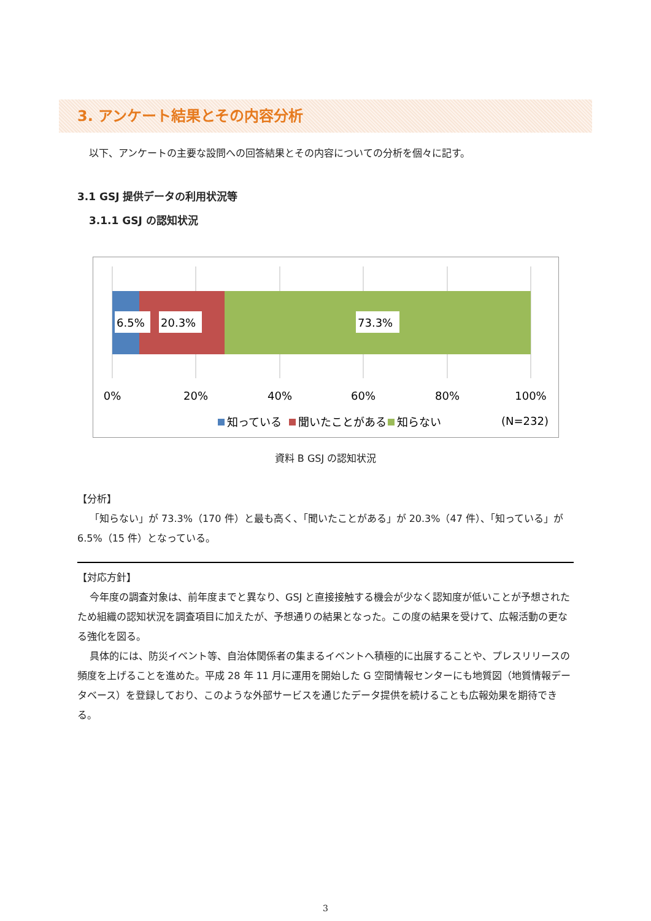3. アンケート結果とその内容分析
以下、アンケートの主要な設問への回答結果とその内容についての分析を個々に記す。
3.1 GSJ 提供データの利用状況等
3.1.1 GSJ の認知状況
6.5%
20.3%
73.3%
0%
20%
40%
60%
80%
100%
知っている
聞いたことがある
知らない
(N=232)
資料 B GSJ の認知状況
【分析】
「知らない」が 73.3%（170 件）と最も高く、「聞いたことがある」が 20.3%（47 件）、「知っている」が 6.5%（15 件）となっている。
【対応方針】
今年度の調査対象は、前年度までと異なり、GSJ と直接接触する機会が少なく認知度が低いことが予想されたため組織の認知状況を調査項目に加えたが、予想通りの結果となった。この度の結果を受けて、広報活動の更なる強化を図る。
具体的には、防災イベント等、自治体関係者の集まるイベントへ積極的に出展することや、プレスリリースの頻度を上げることを進めた。平成 28 年 11 月に運用を開始した G 空間情報センターにも地質図（地質情報データベース）を登録しており、このような外部サービスを通じたデータ提供を続けることも広報効果を期待できる。
3